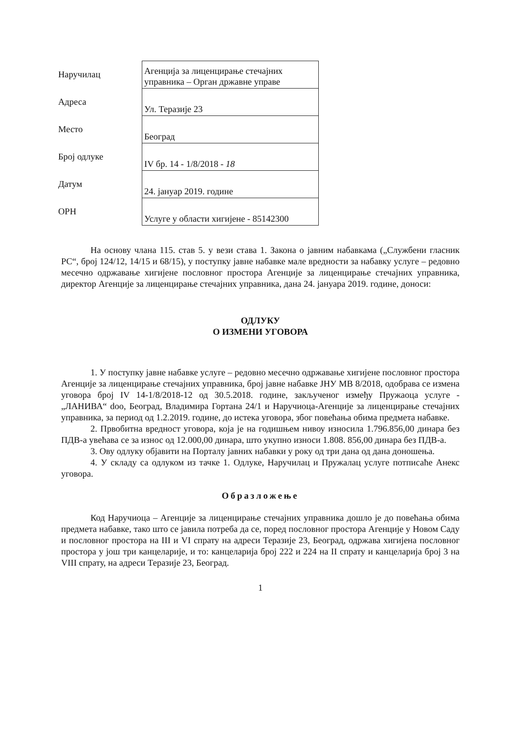| Наручилац | Агенција за лиценцирање стечајних управника – Орган државне управе |
| Адреса | Ул. Теразије 23 |
| Место | Београд |
| Број одлуке | IV бр. 14 - 1/8/2018 - 18 |
| Датум | 24. јануар 2019. године |
| ОРН | Услуге у области хигијене - 85142300 |
На основу члана 115. став 5. у вези става 1. Закона о јавним набавкама („Службени гласник РС“, број 124/12, 14/15 и 68/15), у поступку јавне набавке мале вредности за набавку услуге – редовно месечно одржавање хигијене пословног простора Агенције за лиценцирање стечајних управника, директор Агенције за лиценцирање стечајних управника, дана 24. јануара 2019. године, доноси:
ОДЛУКУ
О ИЗМЕНИ УГОВОРА
1. У поступку јавне набавке услуге – редовно месечно одржавање хигијене пословног простора Агенције за лиценцирање стечајних управника, број јавне набавке ЈНУ МВ 8/2018, одобрава се измена уговора број IV 14-1/8/2018-12 од 30.5.2018. године, закљученог између Пружаоца услуге - „ЛАНИВА“ doo, Београд, Владимира Гортана 24/1 и Наручиоца-Агенције за лиценцирање стечајних управника, за период од 1.2.2019. године, до истека уговора, због повећања обима предмета набавке.
2. Првобитна вредност уговора, која је на годишњем нивоу износила 1.796.856,00 динара без ПДВ-а увећава се за износ од 12.000,00 динара, што укупно износи 1.808. 856,00 динара без ПДВ-а.
3. Ову одлуку објавити на Порталу јавних набавки у року од три дана од дана доношења.
4. У складу са одлуком из тачке 1. Одлуке, Наручилац и Пружалац услуге потписаће Анекс уговора.
Образложење
Код Наручиоца – Агенције за лиценцирање стечајних управника дошло је до повећања обима предмета набавке, тако што се јавила потреба да се, поред пословног простора Агенције у Новом Саду и пословног простора на III и VI спрату на адреси Теразије 23, Београд, одржава хигијена пословног простора у још три канцеларије, и то: канцеларија број 222 и 224 на II спрату и канцеларија број 3 на VIII спрату, на адреси Теразије 23, Београд.
1